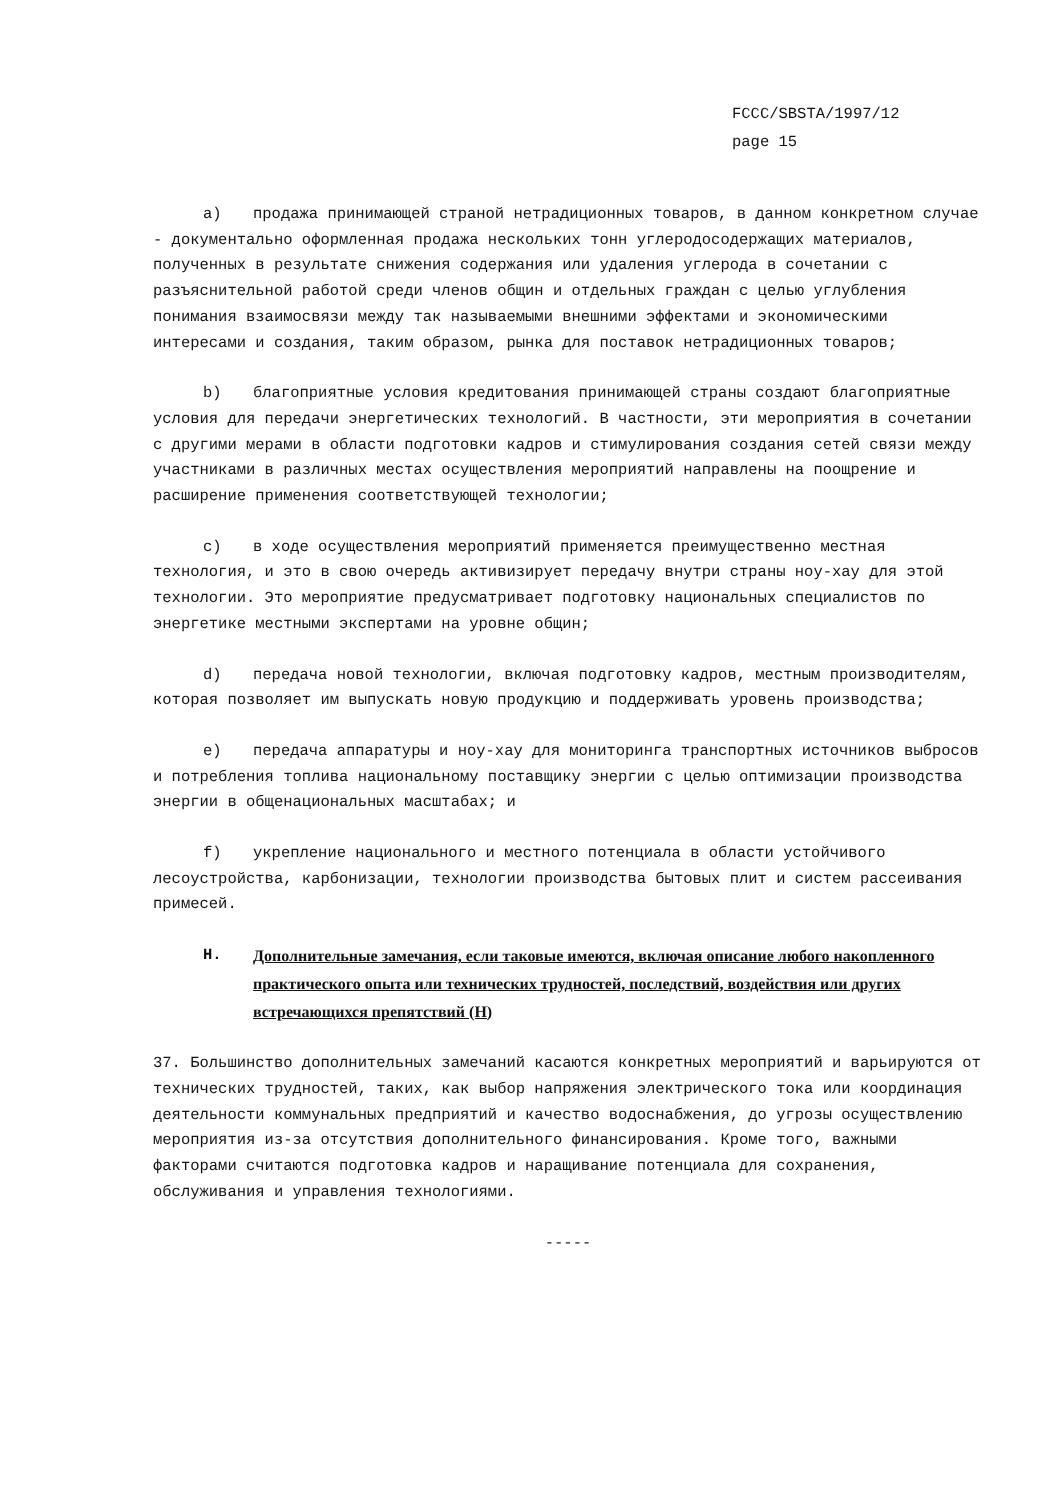FCCC/SBSTA/1997/12
page 15
a) продажа принимающей страной нетрадиционных товаров, в данном конкретном случае - документально оформленная продажа нескольких тонн углеродосодержащих материалов, полученных в результате снижения содержания или удаления углерода в сочетании с разъяснительной работой среди членов общин и отдельных граждан с целью углубления понимания взаимосвязи между так называемыми внешними эффектами и экономическими интересами и создания, таким образом, рынка для поставок нетрадиционных товаров;
b) благоприятные условия кредитования принимающей страны создают благоприятные условия для передачи энергетических технологий. В частности, эти мероприятия в сочетании с другими мерами в области подготовки кадров и стимулирования создания сетей связи между участниками в различных местах осуществления мероприятий направлены на поощрение и расширение применения соответствующей технологии;
c) в ходе осуществления мероприятий применяется преимущественно местная технология, и это в свою очередь активизирует передачу внутри страны ноу-хау для этой технологии. Это мероприятие предусматривает подготовку национальных специалистов по энергетике местными экспертами на уровне общин;
d) передача новой технологии, включая подготовку кадров, местным производителям, которая позволяет им выпускать новую продукцию и поддерживать уровень производства;
e) передача аппаратуры и ноу-хау для мониторинга транспортных источников выбросов и потребления топлива национальному поставщику энергии с целью оптимизации производства энергии в общенациональных масштабах; и
f) укрепление национального и местного потенциала в области устойчивого лесоустройства, карбонизации, технологии производства бытовых плит и систем рассеивания примесей.
H. Дополнительные замечания, если таковые имеются, включая описание любого накопленного практического опыта или технических трудностей, последствий, воздействия или других встречающихся препятствий (H)
37. Большинство дополнительных замечаний касаются конкретных мероприятий и варьируются от технических трудностей, таких, как выбор напряжения электрического тока или координация деятельности коммунальных предприятий и качество водоснабжения, до угрозы осуществлению мероприятия из-за отсутствия дополнительного финансирования. Кроме того, важными факторами считаются подготовка кадров и наращивание потенциала для сохранения, обслуживания и управления технологиями.
-----